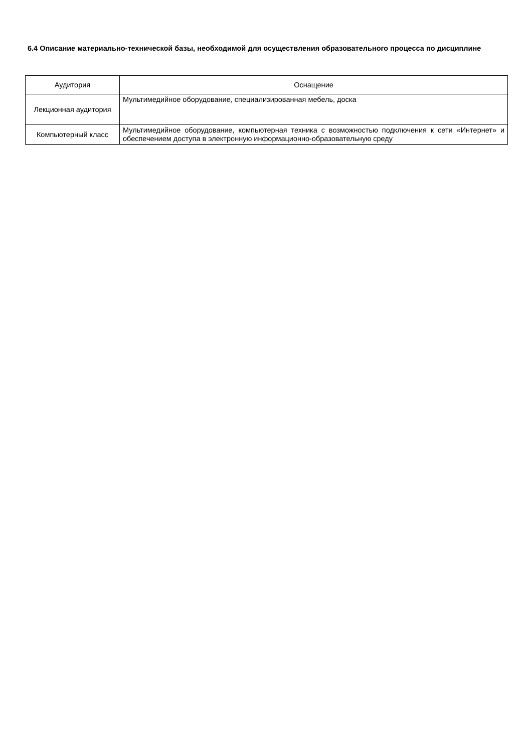6.4 Описание материально-технической базы, необходимой для осуществления образовательного процесса по дисциплине
| Аудитория | Оснащение |
| --- | --- |
| Лекционная аудитория | Мультимедийное оборудование, специализированная мебель, доска |
| Компьютерный класс | Мультимедийное оборудование, компьютерная техника с возможностью подключения к сети «Интернет» и обеспечением доступа в электронную информационно-образовательную среду |